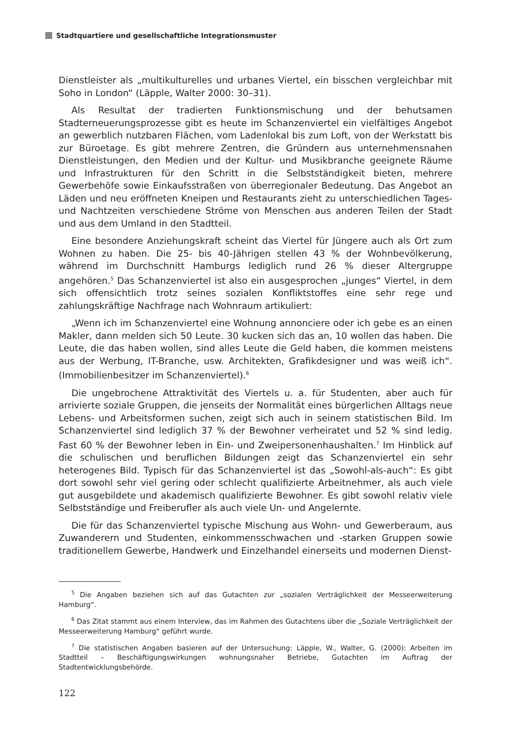Stadtquartiere und gesellschaftliche Integrationsmuster
Dienstleister als „multikulturelles und urbanes Viertel, ein bisschen vergleichbar mit Soho in London“ (Läpple, Walter 2000: 30–31).
Als Resultat der tradierten Funktionsmischung und der behutsamen Stadterneuerungsprozesse gibt es heute im Schanzenviertel ein vielfältiges Angebot an gewerblich nutzbaren Flächen, vom Ladenlokal bis zum Loft, von der Werkstatt bis zur Büroetage. Es gibt mehrere Zentren, die Gründern aus unternehmensnahen Dienstleistungen, den Medien und der Kultur- und Musikbranche geeignete Räume und Infrastrukturen für den Schritt in die Selbstständigkeit bieten, mehrere Gewerbehöfe sowie Einkaufsstraßen von überregionaler Bedeutung. Das Angebot an Läden und neu eröffneten Kneipen und Restaurants zieht zu unterschiedlichen Tages- und Nachtzeiten verschiedene Ströme von Menschen aus anderen Teilen der Stadt und aus dem Umland in den Stadtteil.
Eine besondere Anziehungskraft scheint das Viertel für Jüngere auch als Ort zum Wohnen zu haben. Die 25- bis 40-Jährigen stellen 43 % der Wohnbevölkerung, während im Durchschnitt Hamburgs lediglich rund 26 % dieser Altergruppe angehören.<sup>5</sup> Das Schanzenviertel ist also ein ausgesprochen „junges“ Viertel, in dem sich offensichtlich trotz seines sozialen Konfliktstoffes eine sehr rege und zahlungskräftige Nachfrage nach Wohnraum artikuliert:
„Wenn ich im Schanzenviertel eine Wohnung annonciere oder ich gebe es an einen Makler, dann melden sich 50 Leute. 30 kucken sich das an, 10 wollen das haben. Die Leute, die das haben wollen, sind alles Leute die Geld haben, die kommen meistens aus der Werbung, IT-Branche, usw. Architekten, Grafikdesigner und was weiß ich“. (Immobilienbesitzer im Schanzenviertel).<sup>6</sup>
Die ungebrochene Attraktivität des Viertels u. a. für Studenten, aber auch für arrivierte soziale Gruppen, die jenseits der Normalität eines bürgerlichen Alltags neue Lebens- und Arbeitsformen suchen, zeigt sich auch in seinem statistischen Bild. Im Schanzenviertel sind lediglich 37 % der Bewohner verheiratet und 52 % sind ledig. Fast 60 % der Bewohner leben in Ein- und Zweipersonenhaushalten.<sup>7</sup> Im Hinblick auf die schulischen und beruflichen Bildungen zeigt das Schanzenviertel ein sehr heterogenes Bild. Typisch für das Schanzenviertel ist das „Sowohl-als-auch“: Es gibt dort sowohl sehr viel gering oder schlecht qualifizierte Arbeitnehmer, als auch viele gut ausgebildete und akademisch qualifizierte Bewohner. Es gibt sowohl relativ viele Selbstständige und Freiberufler als auch viele Un- und Angelernte.
Die für das Schanzenviertel typische Mischung aus Wohn- und Gewerberaum, aus Zuwanderern und Studenten, einkommensschwachen und -starken Gruppen sowie traditionellem Gewerbe, Handwerk und Einzelhandel einerseits und modernen Dienst-
<sup>5</sup> Die Angaben beziehen sich auf das Gutachten zur „sozialen Verträglichkeit der Messeerweiterung Hamburg“.
<sup>6</sup> Das Zitat stammt aus einem Interview, das im Rahmen des Gutachtens über die „Soziale Verträglichkeit der Messeerweiterung Hamburg“ geführt wurde.
<sup>7</sup> Die statistischen Angaben basieren auf der Untersuchung: Läpple, W., Walter, G. (2000): Arbeiten im Stadtteil – Beschäftigungswirkungen wohnungsnaher Betriebe, Gutachten im Auftrag der Stadtentwicklungsbehörde.
122